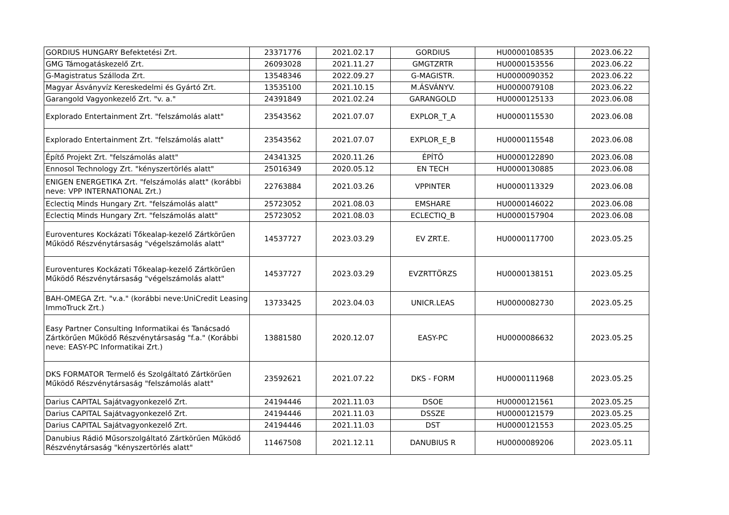| GORDIUS HUNGARY Befektetési Zrt. | 23371776 | 2021.02.17 | GORDIUS | HU0000108535 | 2023.06.22 |
| GMG Támogatáskezelő Zrt. | 26093028 | 2021.11.27 | GMGTZRTR | HU0000153556 | 2023.06.22 |
| G-Magistratus Szálloda Zrt. | 13548346 | 2022.09.27 | G-MAGISTR. | HU0000090352 | 2023.06.22 |
| Magyar Ásványvíz Kereskedelmi és Gyártó Zrt. | 13535100 | 2021.10.15 | M.ÁSVÁNYV. | HU0000079108 | 2023.06.22 |
| Garangold Vagyonkezelő Zrt. "v. a." | 24391849 | 2021.02.24 | GARANGOLD | HU0000125133 | 2023.06.08 |
| Explorado Entertainment Zrt. "felszámolás alatt" | 23543562 | 2021.07.07 | EXPLOR_T_A | HU0000115530 | 2023.06.08 |
| Explorado Entertainment Zrt. "felszámolás alatt" | 23543562 | 2021.07.07 | EXPLOR_E_B | HU0000115548 | 2023.06.08 |
| Építő Projekt Zrt. "felszámolás alatt" | 24341325 | 2020.11.26 | ÉPÍTŐ | HU0000122890 | 2023.06.08 |
| Ennosol Technology Zrt. "kényszertörlés alatt" | 25016349 | 2020.05.12 | EN TECH | HU0000130885 | 2023.06.08 |
| ENIGEN ENERGETIKA Zrt. "felszámolás alatt" (korábbi neve: VPP INTERNATIONAL Zrt.) | 22763884 | 2021.03.26 | VPPINTER | HU0000113329 | 2023.06.08 |
| Eclectiq Minds Hungary Zrt. "felszámolás alatt" | 25723052 | 2021.08.03 | EMSHARE | HU0000146022 | 2023.06.08 |
| Eclectiq Minds Hungary Zrt. "felszámolás alatt" | 25723052 | 2021.08.03 | ECLECTIQ_B | HU0000157904 | 2023.06.08 |
| Euroventures Kockázati Tőkealap-kezelő Zártkörűen Működő Részvénytársaság "végelszámolás alatt" | 14537727 | 2023.03.29 | EV ZRT.E. | HU0000117700 | 2023.05.25 |
| Euroventures Kockázati Tőkealap-kezelő Zártkörűen Működő Részvénytársaság "végelszámolás alatt" | 14537727 | 2023.03.29 | EVZRTTÖRZS | HU0000138151 | 2023.05.25 |
| BAH-OMEGA Zrt. "v.a." (korábbi neve:UniCredit Leasing ImmoTruck Zrt.) | 13733425 | 2023.04.03 | UNICR.LEAS | HU0000082730 | 2023.05.25 |
| Easy Partner Consulting Informatikai és Tanácsadó Zártkörűen Működő Részvénytársaság "f.a." (Korábbi neve: EASY-PC Informatikai Zrt.) | 13881580 | 2020.12.07 | EASY-PC | HU0000086632 | 2023.05.25 |
| DKS FORMATOR Termelő és Szolgáltató Zártkörűen Működő Részvénytársaság "felszámolás alatt" | 23592621 | 2021.07.22 | DKS - FORM | HU0000111968 | 2023.05.25 |
| Darius CAPITAL Sajátvagyonkezelő Zrt. | 24194446 | 2021.11.03 | DSOE | HU0000121561 | 2023.05.25 |
| Darius CAPITAL Sajátvagyonkezelő Zrt. | 24194446 | 2021.11.03 | DSSZE | HU0000121579 | 2023.05.25 |
| Darius CAPITAL Sajátvagyonkezelő Zrt. | 24194446 | 2021.11.03 | DST | HU0000121553 | 2023.05.25 |
| Danubius Rádió Műsorszolgáltató Zártkörűen Működő Részvénytársaság "kényszertörlés alatt" | 11467508 | 2021.12.11 | DANUBIUS R | HU0000089206 | 2023.05.11 |